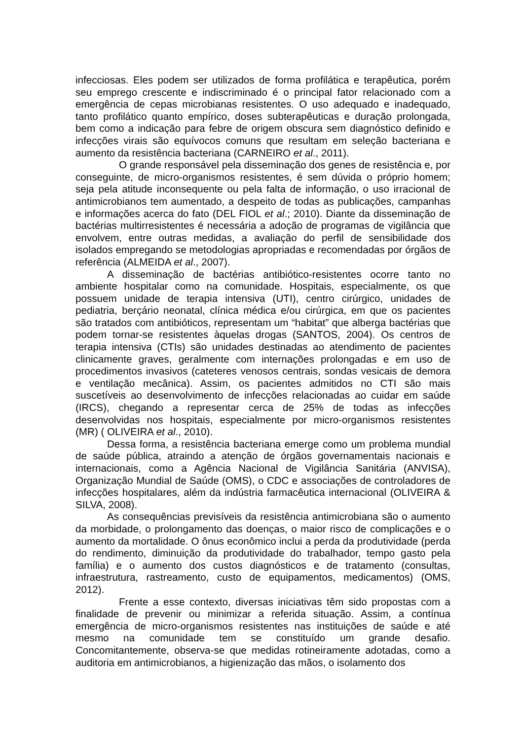infecciosas. Eles podem ser utilizados de forma profilática e terapêutica, porém seu emprego crescente e indiscriminado é o principal fator relacionado com a emergência de cepas microbianas resistentes. O uso adequado e inadequado, tanto profilático quanto empírico, doses subterapêuticas e duração prolongada, bem como a indicação para febre de origem obscura sem diagnóstico definido e infecções virais são equívocos comuns que resultam em seleção bacteriana e aumento da resistência bacteriana (CARNEIRO et al., 2011).
O grande responsável pela disseminação dos genes de resistência e, por conseguinte, de micro-organismos resistentes, é sem dúvida o próprio homem; seja pela atitude inconsequente ou pela falta de informação, o uso irracional de antimicrobianos tem aumentado, a despeito de todas as publicações, campanhas e informações acerca do fato (DEL FIOL et al.; 2010). Diante da disseminação de bactérias multirresistentes é necessária a adoção de programas de vigilância que envolvem, entre outras medidas, a avaliação do perfil de sensibilidade dos isolados empregando se metodologias apropriadas e recomendadas por órgãos de referência (ALMEIDA et al., 2007).
A disseminação de bactérias antibiótico-resistentes ocorre tanto no ambiente hospitalar como na comunidade. Hospitais, especialmente, os que possuem unidade de terapia intensiva (UTI), centro cirúrgico, unidades de pediatria, berçário neonatal, clínica médica e/ou cirúrgica, em que os pacientes são tratados com antibióticos, representam um “habitat” que alberga bactérias que podem tornar-se resistentes àquelas drogas (SANTOS, 2004). Os centros de terapia intensiva (CTIs) são unidades destinadas ao atendimento de pacientes clinicamente graves, geralmente com internações prolongadas e em uso de procedimentos invasivos (cateteres venosos centrais, sondas vesicais de demora e ventilação mecânica). Assim, os pacientes admitidos no CTI são mais suscetíveis ao desenvolvimento de infecções relacionadas ao cuidar em saúde (IRCS), chegando a representar cerca de 25% de todas as infecções desenvolvidas nos hospitais, especialmente por micro-organismos resistentes (MR) ( OLIVEIRA et al., 2010).
Dessa forma, a resistência bacteriana emerge como um problema mundial de saúde pública, atraindo a atenção de órgãos governamentais nacionais e internacionais, como a Agência Nacional de Vigilância Sanitária (ANVISA), Organização Mundial de Saúde (OMS), o CDC e associações de controladores de infecções hospitalares, além da indústria farmacêutica internacional (OLIVEIRA & SILVA, 2008).
As consequências previsíveis da resistência antimicrobiana são o aumento da morbidade, o prolongamento das doenças, o maior risco de complicações e o aumento da mortalidade. O ônus econômico inclui a perda da produtividade (perda do rendimento, diminuição da produtividade do trabalhador, tempo gasto pela família) e o aumento dos custos diagnósticos e de tratamento (consultas, infraestrutura, rastreamento, custo de equipamentos, medicamentos) (OMS, 2012).
Frente a esse contexto, diversas iniciativas têm sido propostas com a finalidade de prevenir ou minimizar a referida situação. Assim, a contínua emergência de micro-organismos resistentes nas instituições de saúde e até mesmo na comunidade tem se constituído um grande desafio. Concomitantemente, observa-se que medidas rotineiramente adotadas, como a auditoria em antimicrobianos, a higienização das mãos, o isolamento dos